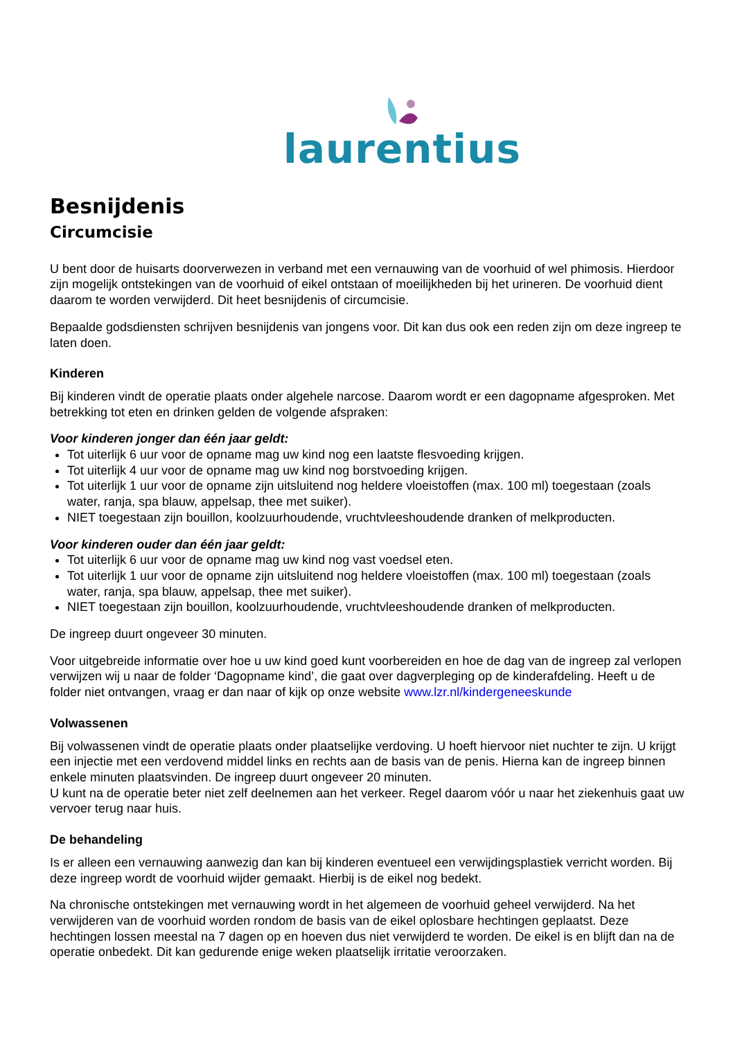laurentius
Besnijdenis
Circumcisie
U bent door de huisarts doorverwezen in verband met een vernauwing van de voorhuid of wel phimosis. Hierdoor zijn mogelijk ontstekingen van de voorhuid of eikel ontstaan of moeilijkheden bij het urineren. De voorhuid dient daarom te worden verwijderd. Dit heet besnijdenis of circumcisie.
Bepaalde godsdiensten schrijven besnijdenis van jongens voor. Dit kan dus ook een reden zijn om deze ingreep te laten doen.
Kinderen
Bij kinderen vindt de operatie plaats onder algehele narcose. Daarom wordt er een dagopname afgesproken. Met betrekking tot eten en drinken gelden de volgende afspraken:
Voor kinderen jonger dan één jaar geldt:
Tot uiterlijk 6 uur voor de opname mag uw kind nog een laatste flesvoeding krijgen.
Tot uiterlijk 4 uur voor de opname mag uw kind nog borstvoeding krijgen.
Tot uiterlijk 1 uur voor de opname zijn uitsluitend nog heldere vloeistoffen (max. 100 ml) toegestaan (zoals water, ranja, spa blauw, appelsap, thee met suiker).
NIET toegestaan zijn bouillon, koolzuurhoudende, vruchtvleeshoudende dranken of melkproducten.
Voor kinderen ouder dan één jaar geldt:
Tot uiterlijk 6 uur voor de opname mag uw kind nog vast voedsel eten.
Tot uiterlijk 1 uur voor de opname zijn uitsluitend nog heldere vloeistoffen (max. 100 ml) toegestaan (zoals water, ranja, spa blauw, appelsap, thee met suiker).
NIET toegestaan zijn bouillon, koolzuurhoudende, vruchtvleeshoudende dranken of melkproducten.
De ingreep duurt ongeveer 30 minuten.
Voor uitgebreide informatie over hoe u uw kind goed kunt voorbereiden en hoe de dag van de ingreep zal verlopen verwijzen wij u naar de folder ‘Dagopname kind’, die gaat over dagverpleging op de kinderafdeling. Heeft u de folder niet ontvangen, vraag er dan naar of kijk op onze website www.lzr.nl/kindergeneeskunde
Volwassenen
Bij volwassenen vindt de operatie plaats onder plaatselijke verdoving. U hoeft hiervoor niet nuchter te zijn. U krijgt een injectie met een verdovend middel links en rechts aan de basis van de penis. Hierna kan de ingreep binnen enkele minuten plaatsvinden. De ingreep duurt ongeveer 20 minuten.
U kunt na de operatie beter niet zelf deelnemen aan het verkeer. Regel daarom vóór u naar het ziekenhuis gaat uw vervoer terug naar huis.
De behandeling
Is er alleen een vernauwing aanwezig dan kan bij kinderen eventueel een verwijdingsplastiek verricht worden. Bij deze ingreep wordt de voorhuid wijder gemaakt. Hierbij is de eikel nog bedekt.
Na chronische ontstekingen met vernauwing wordt in het algemeen de voorhuid geheel verwijderd. Na het verwijderen van de voorhuid worden rondom de basis van de eikel oplosbare hechtingen geplaatst. Deze hechtingen lossen meestal na 7 dagen op en hoeven dus niet verwijderd te worden. De eikel is en blijft dan na de operatie onbedekt. Dit kan gedurende enige weken plaatselijk irritatie veroorzaken.